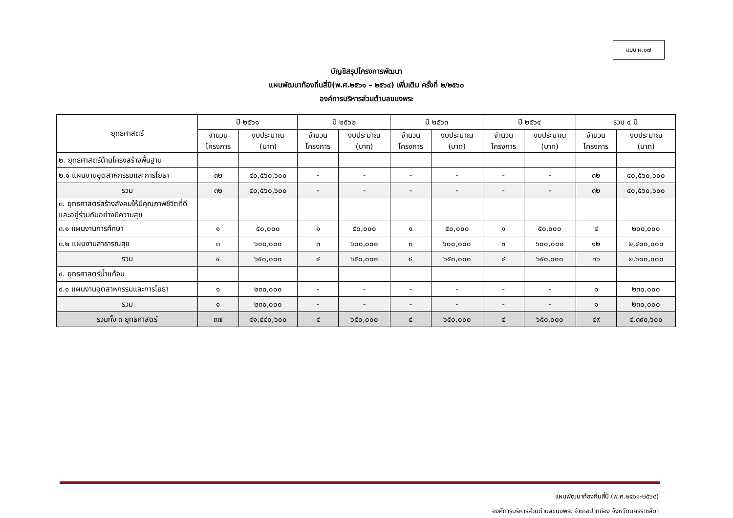แบบ ผ.๐๗
บัญชีสรุปโครงการพัฒนา
แผนพัฒนาท้องถิ่นสี่ปี(พ.ศ.๒๕๖๑ – ๒๕๖๔) เพิ่มเติม ครั้งที่ ๒/๒๕๖๐
องค์การบริหารส่วนตำบลขนงพระ
| ยุทธศาสตร์ | ปี ๒๕๖๑ | | ปี ๒๕๖๒ | | ปี ๒๕๖๓ | | ปี ๒๕๖๔ | | รวม ๔ ปี | |
| --- | --- | --- | --- | --- | --- | --- | --- | --- | --- | --- |
| | จำนวน โครงการ | งบประมาณ (บาท) | จำนวน โครงการ | งบประมาณ (บาท) | จำนวน โครงการ | งบประมาณ (บาท) | จำนวน โครงการ | งบประมาณ (บาท) | จำนวน โครงการ | งบประมาณ (บาท) |
| ๒. ยุทธศาสตร์ด้านโครงสร้างพื้นฐาน | | | | | | | | | | |
| ๒.๑ แผนงานอุตสาหกรรมและการโยธา | ๓๒ | ๔๐,๕๖๐,๖๐๐ | - | - | - | - | - | - | ๓๒ | ๔๐,๕๖๐,๖๐๐ |
| รวม | ๓๒ | ๔๐,๕๖๐,๖๐๐ | - | - | - | - | - | - | ๓๒ | ๔๐,๕๖๐,๖๐๐ |
| ๓. ยุทธศาสตร์สร้างสังคมให้มีคุณภาพชีวิตที่ดีและอยู่ร่วมกันอย่างมีความสุข | | | | | | | | | | |
| ๓.๑ แผนงานการศึกษา | ๑ | ๕๐,๐๐๐ | ๑ | ๕๐,๐๐๐ | ๑ | ๕๐,๐๐๐ | ๑ | ๕๐,๐๐๐ | ๔ | ๒๐๐,๐๐๐ |
| ๓.๒ แผนงานสาธารณสุข | ๓ | ๖๐๐,๐๐๐ | ๓ | ๖๐๐,๐๐๐ | ๓ | ๖๐๐,๐๐๐ | ๓ | ๖๐๐,๐๐๐ | ๑๒ | ๒,๔๐๐,๐๐๐ |
| รวม | ๔ | ๖๕๐,๐๐๐ | ๔ | ๖๕๐,๐๐๐ | ๔ | ๖๕๐,๐๐๐ | ๔ | ๖๕๐,๐๐๐ | ๑๖ | ๒,๖๐๐,๐๐๐ |
| ๔. ยุทธศาสตร์น้ำแก้จน | | | | | | | | | | |
| ๔.๑ แผนงานอุตสาหกรรมและการโยธา | ๑ | ๒๓๐,๐๐๐ | - | - | - | - | - | - | ๑ | ๒๓๐,๐๐๐ |
| รวม | ๑ | ๒๓๐,๐๐๐ | - | - | - | - | - | - | ๑ | ๒๓๐,๐๐๐ |
| รวมทั้ง ๓ ยุทธศาสตร์ | ๓๗ | ๔๑,๔๔๐,๖๐๐ | ๔ | ๖๕๐,๐๐๐ | ๔ | ๖๕๐,๐๐๐ | ๔ | ๖๕๐,๐๐๐ | ๔๙ | ๔,๓๙๐,๖๐๐ |
แผนพัฒนาท้องถิ่นสี่ปี (พ.ศ.๒๕๖๑-๒๕๖๔)
องค์การบริหารส่วนตำบลขนงพระ อำเภอปากช่อง จังหวัดนครราชสีมา